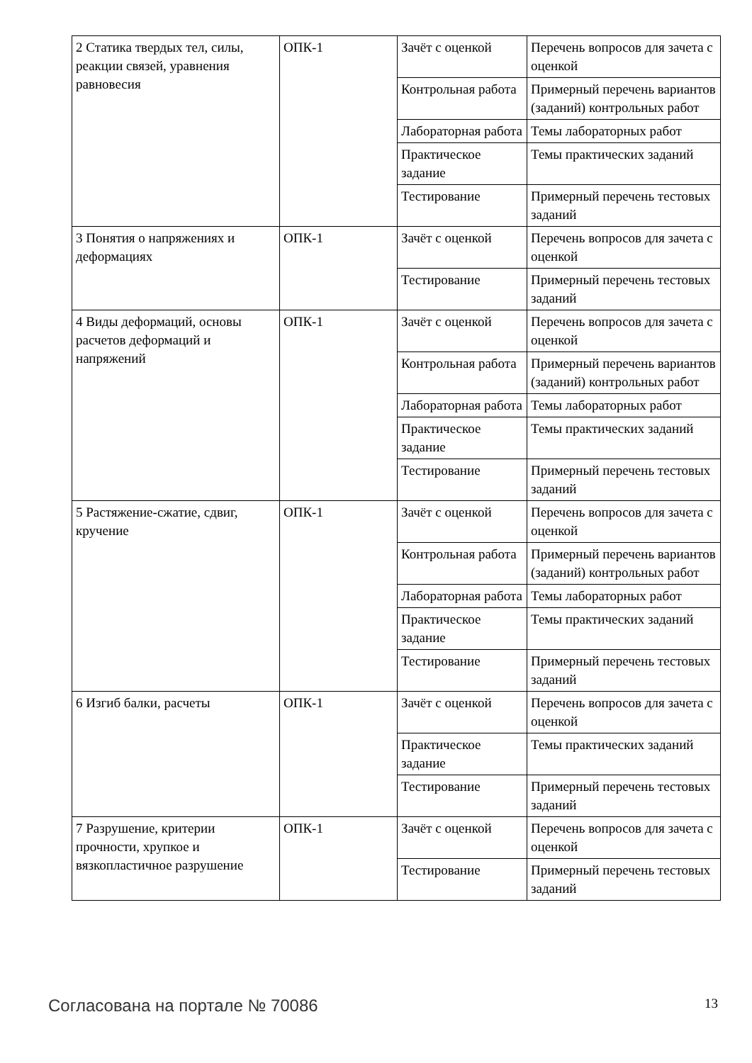| 2 Статика твердых тел, силы, реакции связей, уравнения равновесия | ОПК-1 | Зачёт с оценкой | Перечень вопросов для зачета с оценкой |
| | | Контрольная работа | Примерный перечень вариантов (заданий) контрольных работ |
| | | Лабораторная работа | Темы лабораторных работ |
| | | Практическое задание | Темы практических заданий |
| | | Тестирование | Примерный перечень тестовых заданий |
| 3 Понятия о напряжениях и деформациях | ОПК-1 | Зачёт с оценкой | Перечень вопросов для зачета с оценкой |
| | | Тестирование | Примерный перечень тестовых заданий |
| 4 Виды деформаций, основы расчетов деформаций и напряжений | ОПК-1 | Зачёт с оценкой | Перечень вопросов для зачета с оценкой |
| | | Контрольная работа | Примерный перечень вариантов (заданий) контрольных работ |
| | | Лабораторная работа | Темы лабораторных работ |
| | | Практическое задание | Темы практических заданий |
| | | Тестирование | Примерный перечень тестовых заданий |
| 5 Растяжение-сжатие, сдвиг, кручение | ОПК-1 | Зачёт с оценкой | Перечень вопросов для зачета с оценкой |
| | | Контрольная работа | Примерный перечень вариантов (заданий) контрольных работ |
| | | Лабораторная работа | Темы лабораторных работ |
| | | Практическое задание | Темы практических заданий |
| | | Тестирование | Примерный перечень тестовых заданий |
| 6 Изгиб балки, расчеты | ОПК-1 | Зачёт с оценкой | Перечень вопросов для зачета с оценкой |
| | | Практическое задание | Темы практических заданий |
| | | Тестирование | Примерный перечень тестовых заданий |
| 7 Разрушение, критерии прочности, хрупкое и вязкопластичное разрушение | ОПК-1 | Зачёт с оценкой | Перечень вопросов для зачета с оценкой |
| | | Тестирование | Примерный перечень тестовых заданий |
Согласована на портале № 70086 13